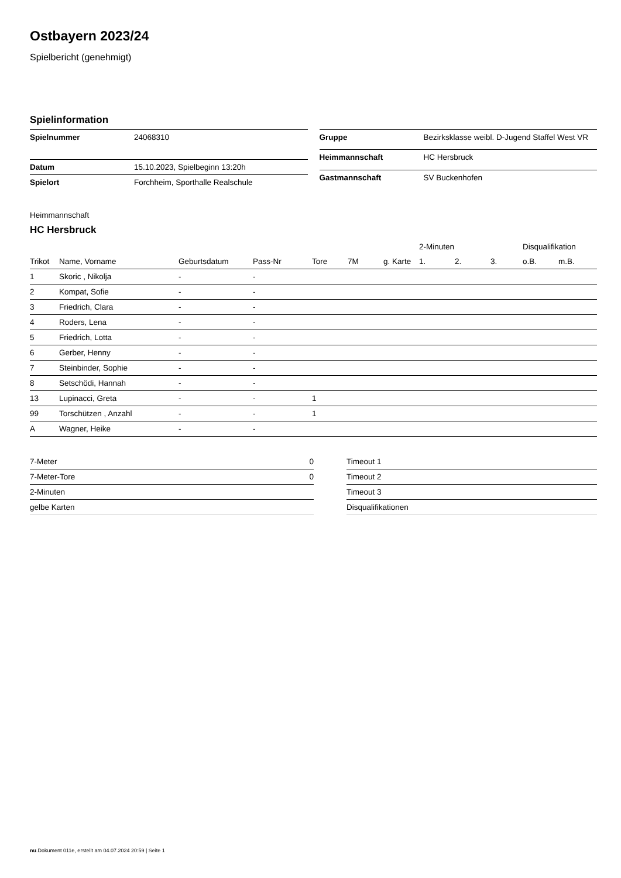Ostbayern 2023/24
Spielbericht (genehmigt)
Spielinformation
| Spielnummer | 24068310 |
| Datum | 15.10.2023, Spielbeginn 13:20h |
| Spielort | Forchheim, Sporthalle Realschule |
| Gruppe | Bezirksklasse weibl. D-Jugend Staffel West VR |
| Heimmannschaft | HC Hersbruck |
| Gastmannschaft | SV Buckenhofen |
Heimmannschaft
HC Hersbruck
| | | | | | | | 2-Minuten | | | Disqualifikation | |
| --- | --- | --- | --- | --- | --- | --- | --- | --- | --- | --- | --- |
| Trikot | Name, Vorname | Geburtsdatum | Pass-Nr | Tore | 7M | g. Karte | 1. | 2. | 3. | o.B. | m.B. |
| 1 | Skoric , Nikolja | - | - | | | | | | | | |
| 2 | Kompat, Sofie | - | - | | | | | | | | |
| 3 | Friedrich, Clara | - | - | | | | | | | | |
| 4 | Roders, Lena | - | - | | | | | | | | |
| 5 | Friedrich, Lotta | - | - | | | | | | | | |
| 6 | Gerber, Henny | - | - | | | | | | | | |
| 7 | Steinbinder, Sophie | - | - | | | | | | | | |
| 8 | Setschödi, Hannah | - | - | | | | | | | | |
| 13 | Lupinacci, Greta | - | - | 1 | | | | | | | |
| 99 | Torschützen , Anzahl | - | - | 1 | | | | | | | |
| A | Wagner, Heike | - | - | | | | | | | | |
| 7-Meter | 0 |
| 7-Meter-Tore | 0 |
| 2-Minuten | |
| gelbe Karten | |
| Timeout 1 |
| Timeout 2 |
| Timeout 3 |
| Disqualifikationen |
nu.Dokument 011e, erstellt am 04.07.2024 20:59 | Seite 1